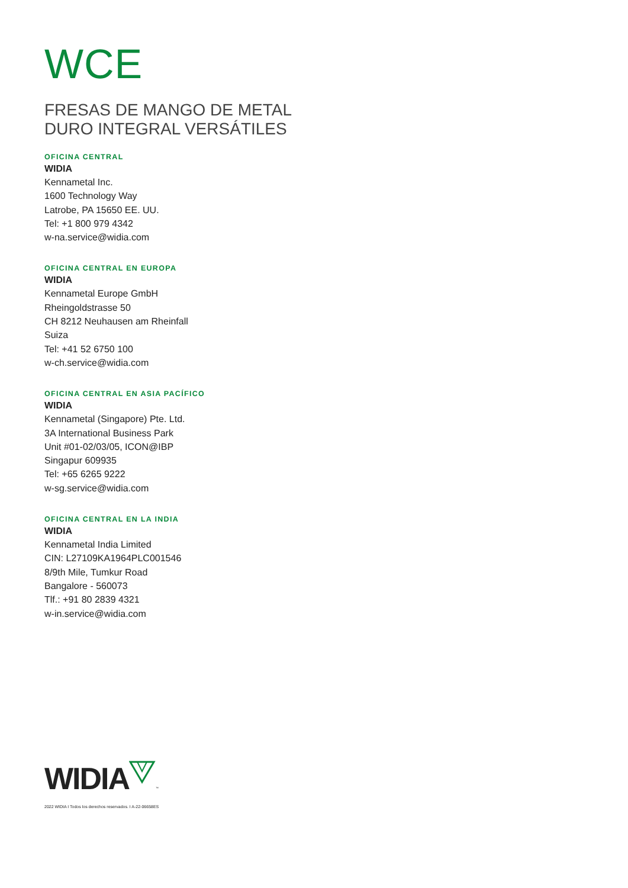WCE
FRESAS DE MANGO DE METAL
DURO INTEGRAL VERSÁTILES
OFICINA CENTRAL
WIDIA
Kennametal Inc.
1600 Technology Way
Latrobe, PA 15650 EE. UU.
Tel: +1 800 979 4342
w-na.service@widia.com
OFICINA CENTRAL EN EUROPA
WIDIA
Kennametal Europe GmbH
Rheingoldstrasse 50
CH 8212 Neuhausen am Rheinfall
Suiza
Tel: +41 52 6750 100
w-ch.service@widia.com
OFICINA CENTRAL EN ASIA PACÍFICO
WIDIA
Kennametal (Singapore) Pte. Ltd.
3A International Business Park
Unit #01-02/03/05, ICON@IBP
Singapur 609935
Tel: +65 6265 9222
w-sg.service@widia.com
OFICINA CENTRAL EN LA INDIA
WIDIA
Kennametal India Limited
CIN: L27109KA1964PLC001546
8/9th Mile, Tumkur Road
Bangalore - 560073
Tlf.: +91 80 2839 4321
w-in.service@widia.com
WIDIA™
2022 WIDIA I Todos los derechos reservados. I A-22-06658ES